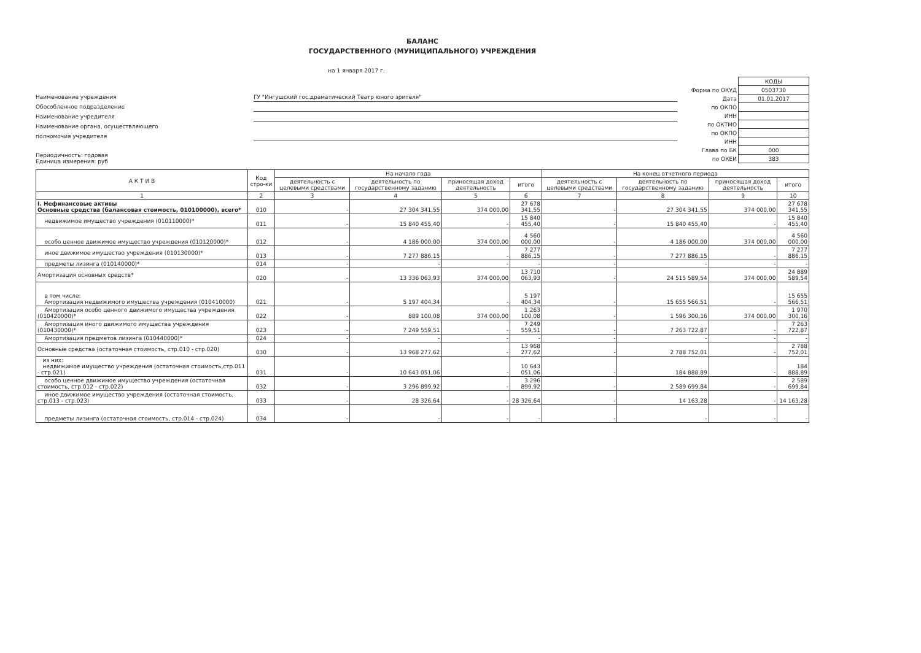БАЛАНС
ГОСУДАРСТВЕННОГО (МУНИЦИПАЛЬНОГО) УЧРЕЖДЕНИЯ
на 1 января 2017 г.
Наименование учреждения ГУ "Ингушский гос.драматический Театр юного зрителя"
Обособленное подразделение
Наименование учредителя
Наименование органа, осуществляющего
полномочия учредителя
Периодичность: годовая
Единица измерения: руб
| | КОДЫ |
| Форма по ОКУД | 0503730 |
| Дата | 01.01.2017 |
| по ОКПО | |
| ИНН | |
| по ОКТМО | |
| по ОКПО | |
| ИНН | |
| Глава по БК | 000 |
| по ОКЕИ | 383 |
| А К Т И В | Код стро-ки | На начало года | | | | На конец отчетного периода | | | |
| --- | --- | --- | --- | --- | --- | --- | --- | --- | --- |
| | | деятельность с целевыми средствами | деятельность по государственному заданию | приносящая доход деятельность | итого | деятельность с целевыми средствами | деятельность по государственному заданию | приносящая доход деятельность | итого |
| 1 | 2 | 3 | 4 | 5 | 6 | 7 | 8 | 9 | 10 |
| I. Нефинансовые активы Основные средства (балансовая стоимость, 010100000), всего* | 010 | - | 27 304 341,55 | 374 000,00 | 27 678 341,55 | - | 27 304 341,55 | 374 000,00 | 27 678 341,55 |
| недвижимое имущество учреждения (010110000)* | 011 | - | 15 840 455,40 | - | 15 840 455,40 | - | 15 840 455,40 | - | 15 840 455,40 |
| особо ценное движимое имущество учреждения (010120000)* | 012 | - | 4 186 000,00 | 374 000,00 | 4 560 000,00 | - | 4 186 000,00 | 374 000,00 | 4 560 000,00 |
| иное движимое имущество учреждения (010130000)* | 013 | - | 7 277 886,15 | - | 7 277 886,15 | - | 7 277 886,15 | - | 7 277 886,15 |
| предметы лизинга (010140000)* | 014 | - | - | - | - | - | - | - | - |
| Амортизация основных средств* | 020 | - | 13 336 063,93 | 374 000,00 | 13 710 063,93 | - | 24 515 589,54 | 374 000,00 | 24 889 589,54 |
| в том числе: Амортизация недвижимого имущества учреждения (010410000) | 021 | - | 5 197 404,34 | - | 5 197 404,34 | - | 15 655 566,51 | - | 15 655 566,51 |
| Амортизация особо ценного движимого имущества учреждения (010420000)* | 022 | - | 889 100,08 | 374 000,00 | 1 263 100,08 | - | 1 596 300,16 | 374 000,00 | 1 970 300,16 |
| Амортизация иного движимого имущества учреждения (010430000)* | 023 | - | 7 249 559,51 | - | 7 249 559,51 | - | 7 263 722,87 | - | 7 263 722,87 |
| Амортизация предметов лизинга (010440000)* | 024 | - | - | - | - | - | - | - | - |
| Основные средства (остаточная стоимость, стр.010 - стр.020) | 030 | - | 13 968 277,62 | - | 13 968 277,62 | - | 2 788 752,01 | - | 2 788 752,01 |
| из них: недвижимое имущество учреждения (остаточная стоимость,стр.011 - стр.021) | 031 | - | 10 643 051,06 | - | 10 643 051,06 | - | 184 888,89 | - | 184 888,89 |
| особо ценное движимое имущество учреждения (остаточная стоимость, стр.012 - стр.022) | 032 | - | 3 296 899,92 | - | 3 296 899,92 | - | 2 589 699,84 | - | 2 589 699,84 |
| иное движимое имущество учреждения (остаточная стоимость, стр.013 - стр.023) | 033 | - | 28 326,64 | - | 28 326,64 | - | 14 163,28 | - | 14 163,28 |
| предметы лизинга (остаточная стоимость, стр.014 - стр.024) | 034 | - | - | - | - | - | - | - | - |